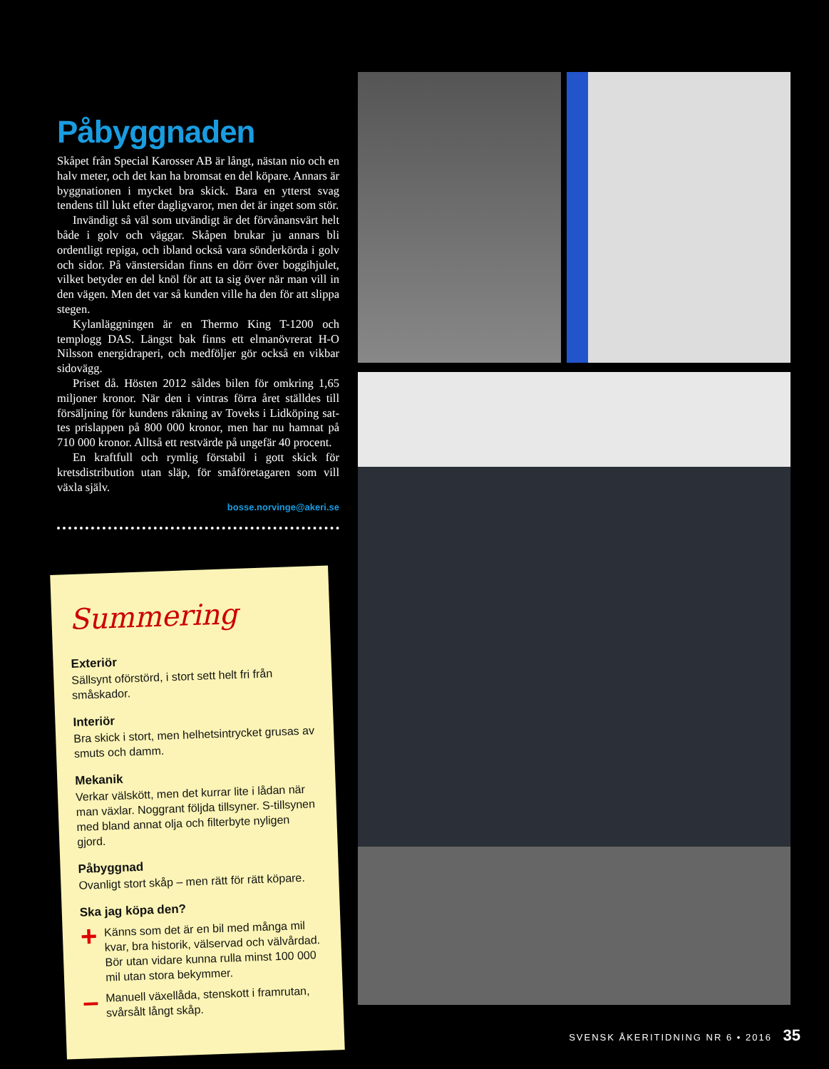Påbyggnaden
Skåpet från Special Karosser AB är långt, nästan nio och en halv meter, och det kan ha bromsat en del köpare. Annars är byggnationen i mycket bra skick. Bara en ytterst svag tendens till lukt efter dagligvaror, men det är inget som stör.
Invändigt så väl som utvändigt är det förvånansvärt helt både i golv och väggar. Skåpen brukar ju annars bli ordentligt repiga, och ibland också vara sönderkörda i golv och sidor. På vänstersidan finns en dörr över boggi­hjulet, vilket betyder en del knöl för att ta sig över när man vill in den vägen. Men det var så kunden ville ha den för att slippa stegen.
Kylanläggningen är en Thermo King T-1200 och templogg DAS. Längst bak finns ett elmanövrerat H-O Nilsson energidraperi, och medföljer gör också en vikbar sidovägg.
Priset då. Hösten 2012 såldes bilen för omkring 1,65 miljoner kronor. När den i vintras förra året ställdes till försäljning för kundens räkning av Toveks i Lidköping sat­tes prislappen på 800 000 kronor, men har nu hamnat på 710 000 kronor. Alltså ett restvärde på ungefär 40 procent.
En kraftfull och rymlig förstabil i gott skick för kretsdistribution utan släp, för småföretagaren som vill växla själv.
bosse.norvinge@akeri.se
Summering
Exteriör
Sällsynt oförstörd, i stort sett helt fri från småskador.
Interiör
Bra skick i stort, men helhetsintrycket grusas av smuts och damm.
Mekanik
Verkar välskött, men det kurrar lite i lådan när man växlar. Noggrant följda tillsyner. S-tillsynen med bland annat olja och filterbyte nyligen gjord.
Påbyggnad
Ovanligt stort skåp – men rätt för rätt köpare.
Ska jag köpa den?
+
Känns som det är en bil med många mil kvar, bra historik, välservad och välvårdad. Bör utan vidare kunna rulla minst 100 000 mil utan stora bekymmer.
–
Manuell växellåda, stenskott i framrutan, svårsålt långt skåp.
SVENSK ÅKERITIDNING NR 6 • 2016 35